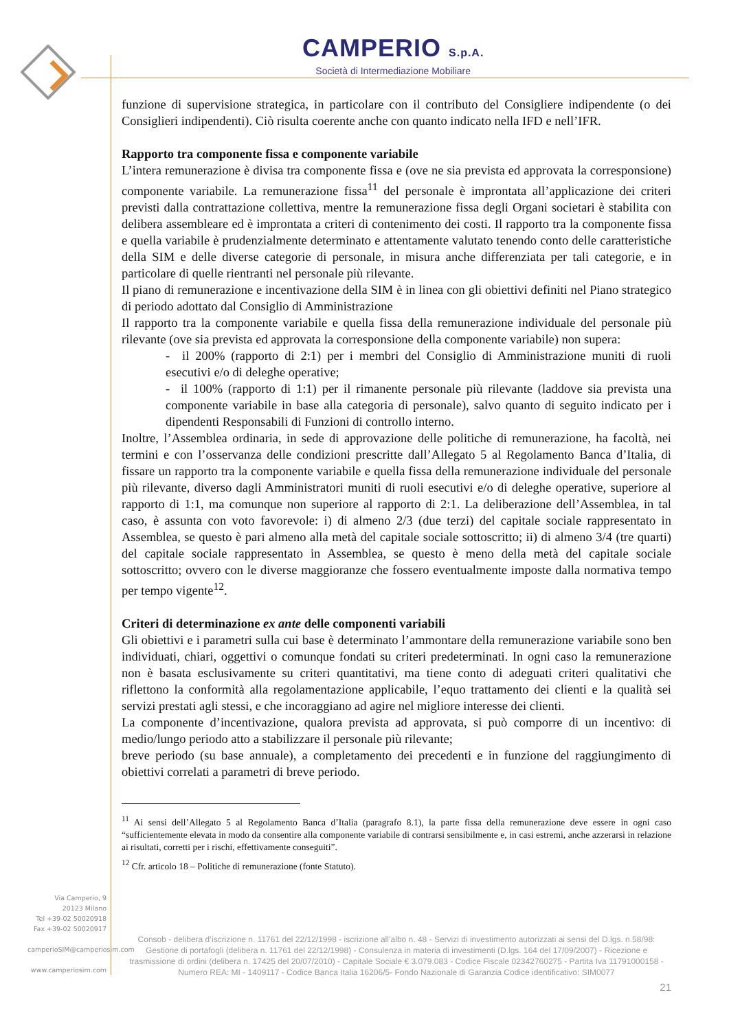CAMPERIO S.p.A.
Società di Intermediazione Mobiliare
funzione di supervisione strategica, in particolare con il contributo del Consigliere indipendente (o dei Consiglieri indipendenti). Ciò risulta coerente anche con quanto indicato nella IFD e nell’IFR.
Rapporto tra componente fissa e componente variabile
L’intera remunerazione è divisa tra componente fissa e (ove ne sia prevista ed approvata la corresponsione) componente variabile. La remunerazione fissa<sup>11</sup> del personale è improntata all’applicazione dei criteri previsti dalla contrattazione collettiva, mentre la remunerazione fissa degli Organi societari è stabilita con delibera assembleare ed è improntata a criteri di contenimento dei costi. Il rapporto tra la componente fissa e quella variabile è prudenzialmente determinato e attentamente valutato tenendo conto delle caratteristiche della SIM e delle diverse categorie di personale, in misura anche differenziata per tali categorie, e in particolare di quelle rientranti nel personale più rilevante.
Il piano di remunerazione e incentivazione della SIM è in linea con gli obiettivi definiti nel Piano strategico di periodo adottato dal Consiglio di Amministrazione
Il rapporto tra la componente variabile e quella fissa della remunerazione individuale del personale più rilevante (ove sia prevista ed approvata la corresponsione della componente variabile) non supera:
- il 200% (rapporto di 2:1) per i membri del Consiglio di Amministrazione muniti di ruoli esecutivi e/o di deleghe operative;
- il 100% (rapporto di 1:1) per il rimanente personale più rilevante (laddove sia prevista una componente variabile in base alla categoria di personale), salvo quanto di seguito indicato per i dipendenti Responsabili di Funzioni di controllo interno.
Inoltre, l’Assemblea ordinaria, in sede di approvazione delle politiche di remunerazione, ha facoltà, nei termini e con l’osservanza delle condizioni prescritte dall’Allegato 5 al Regolamento Banca d’Italia, di fissare un rapporto tra la componente variabile e quella fissa della remunerazione individuale del personale più rilevante, diverso dagli Amministratori muniti di ruoli esecutivi e/o di deleghe operative, superiore al rapporto di 1:1, ma comunque non superiore al rapporto di 2:1. La deliberazione dell’Assemblea, in tal caso, è assunta con voto favorevole: i) di almeno 2/3 (due terzi) del capitale sociale rappresentato in Assemblea, se questo è pari almeno alla metà del capitale sociale sottoscritto; ii) di almeno 3/4 (tre quarti) del capitale sociale rappresentato in Assemblea, se questo è meno della metà del capitale sociale sottoscritto; ovvero con le diverse maggioranze che fossero eventualmente imposte dalla normativa tempo per tempo vigente<sup>12</sup>.
Criteri di determinazione ex ante delle componenti variabili
Gli obiettivi e i parametri sulla cui base è determinato l’ammontare della remunerazione variabile sono ben individuati, chiari, oggettivi o comunque fondati su criteri predeterminati. In ogni caso la remunerazione non è basata esclusivamente su criteri quantitativi, ma tiene conto di adeguati criteri qualitativi che riflettono la conformità alla regolamentazione applicabile, l’equo trattamento dei clienti e la qualità sei servizi prestati agli stessi, e che incoraggiano ad agire nel migliore interesse dei clienti.
La componente d’incentivazione, qualora prevista ad approvata, si può comporre di un incentivo: di medio/lungo periodo atto a stabilizzare il personale più rilevante;
breve periodo (su base annuale), a completamento dei precedenti e in funzione del raggiungimento di obiettivi correlati a parametri di breve periodo.
<sup>11</sup> Ai sensi dell’Allegato 5 al Regolamento Banca d’Italia (paragrafo 8.1), la parte fissa della remunerazione deve essere in ogni caso “sufficientemente elevata in modo da consentire alla componente variabile di contrarsi sensibilmente e, in casi estremi, anche azzerarsi in relazione ai risultati, corretti per i rischi, effettivamente conseguiti”.
<sup>12</sup> Cfr. articolo 18 – Politiche di remunerazione (fonte Statuto).
Via Camperio, 9
20123 Milano
Tel +39-02 50020918
Fax +39-02 50020917
camperioSIM@camperiosim.com
www.camperiosim.com
Consob - delibera d’iscrizione n. 11761 del 22/12/1998 - iscrizione all’albo n. 48 - Servizi di investimento autorizzati ai sensi del D.lgs. n.58/98: Gestione di portafogli (delibera n. 11761 del 22/12/1998) - Consulenza in materia di investimenti (D.lgs. 164 del 17/09/2007) - Ricezione e trasmissione di ordini (delibera n. 17425 del 20/07/2010) - Capitale Sociale € 3.079.083 - Codice Fiscale 02342760275 - Partita Iva 11791000158 - Numero REA: MI - 1409117 - Codice Banca Italia 16206/5- Fondo Nazionale di Garanzia Codice identificativo: SIM0077
21